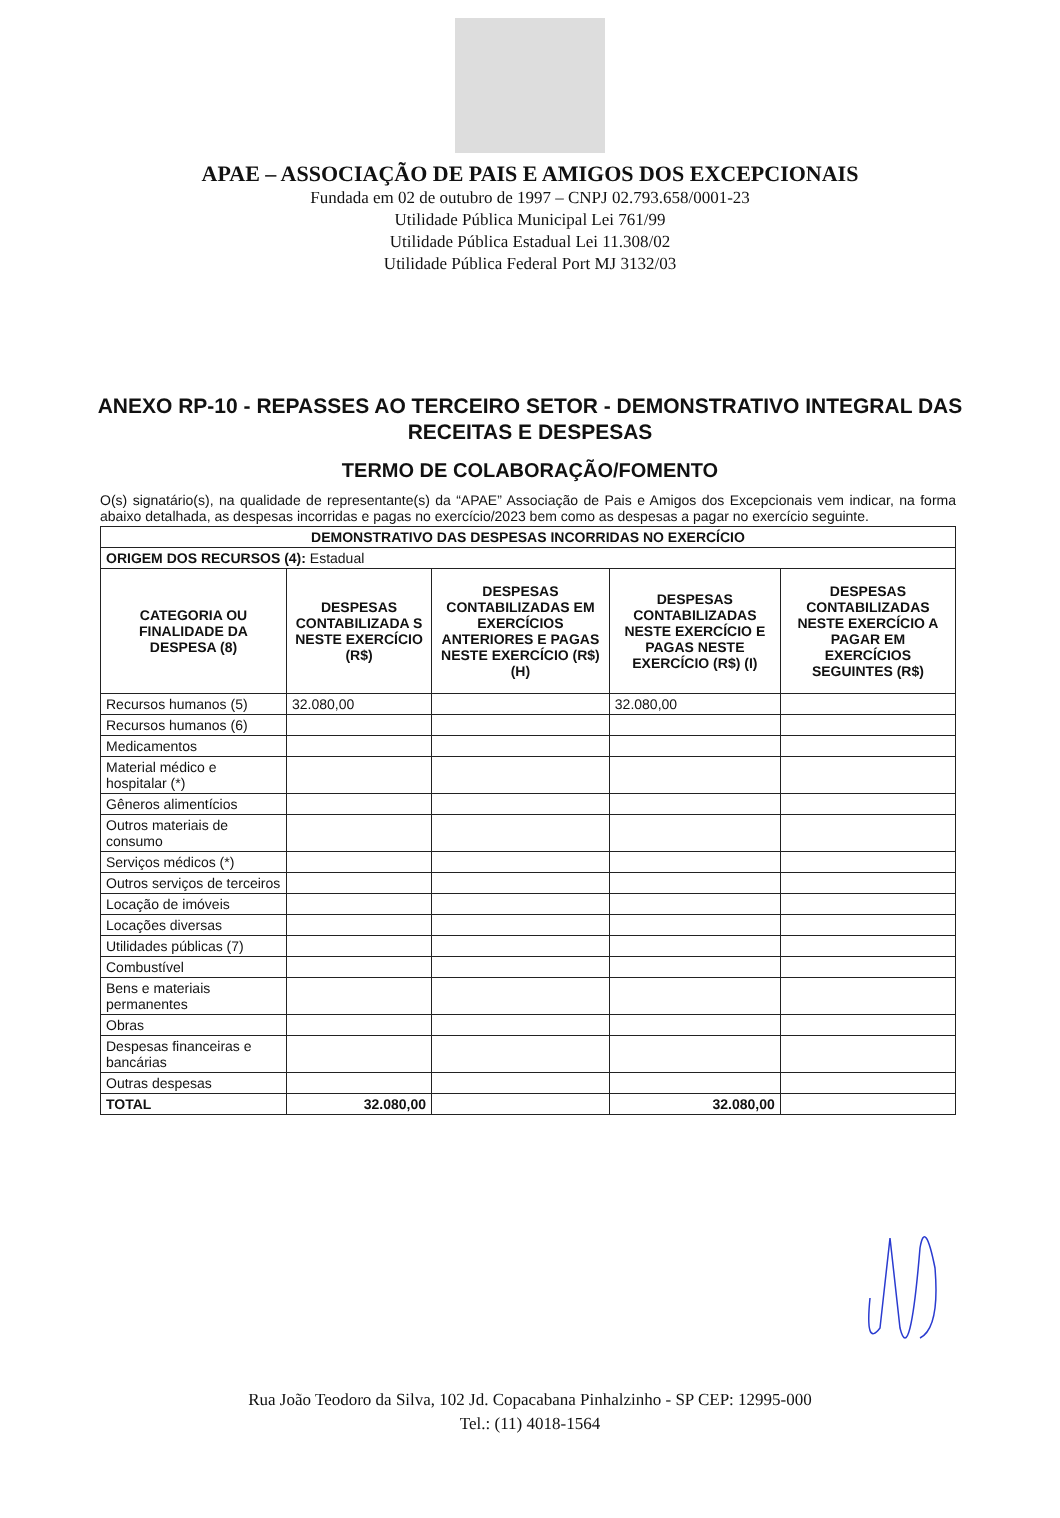APAE – ASSOCIAÇÃO DE PAIS E AMIGOS DOS EXCEPCIONAIS
Fundada em 02 de outubro de 1997 – CNPJ 02.793.658/0001-23
Utilidade Pública Municipal Lei 761/99
Utilidade Pública Estadual Lei 11.308/02
Utilidade Pública Federal Port MJ 3132/03
ANEXO RP-10 - REPASSES AO TERCEIRO SETOR - DEMONSTRATIVO INTEGRAL DAS RECEITAS E DESPESAS
TERMO DE COLABORAÇÃO/FOMENTO
O(s) signatário(s), na qualidade de representante(s) da “APAE” Associação de Pais e Amigos dos Excepcionais vem indicar, na forma abaixo detalhada, as despesas incorridas e pagas no exercício/2023 bem como as despesas a pagar no exercício seguinte.
| DEMONSTRATIVO DAS DESPESAS INCORRIDAS NO EXERCÍCIO | | | | |
| --- | --- | --- | --- | --- |
| ORIGEM DOS RECURSOS (4): Estadual | | | | |
| CATEGORIA OU FINALIDADE DA DESPESA (8) | DESPESAS CONTABILIZADA S NESTE EXERCÍCIO (R$) | DESPESAS CONTABILIZADAS EM EXERCÍCIOS ANTERIORES E PAGAS NESTE EXERCÍCIO (R$) (H) | DESPESAS CONTABILIZADAS NESTE EXERCÍCIO E PAGAS NESTE EXERCÍCIO (R$) (I) | DESPESAS CONTABILIZADAS NESTE EXERCÍCIO A PAGAR EM EXERCÍCIOS SEGUINTES (R$) |
| Recursos humanos (5) | 32.080,00 | | 32.080,00 | |
| Recursos humanos (6) | | | | |
| Medicamentos | | | | |
| Material médico e hospitalar (*) | | | | |
| Gêneros alimentícios | | | | |
| Outros materiais de consumo | | | | |
| Serviços médicos (*) | | | | |
| Outros serviços de terceiros | | | | |
| Locação de imóveis | | | | |
| Locações diversas | | | | |
| Utilidades públicas (7) | | | | |
| Combustível | | | | |
| Bens e materiais permanentes | | | | |
| Obras | | | | |
| Despesas financeiras e bancárias | | | | |
| Outras despesas | | | | |
| TOTAL | 32.080,00 | | 32.080,00 | |
Rua João Teodoro da Silva, 102 Jd. Copacabana Pinhalzinho - SP CEP: 12995-000
Tel.: (11) 4018-1564